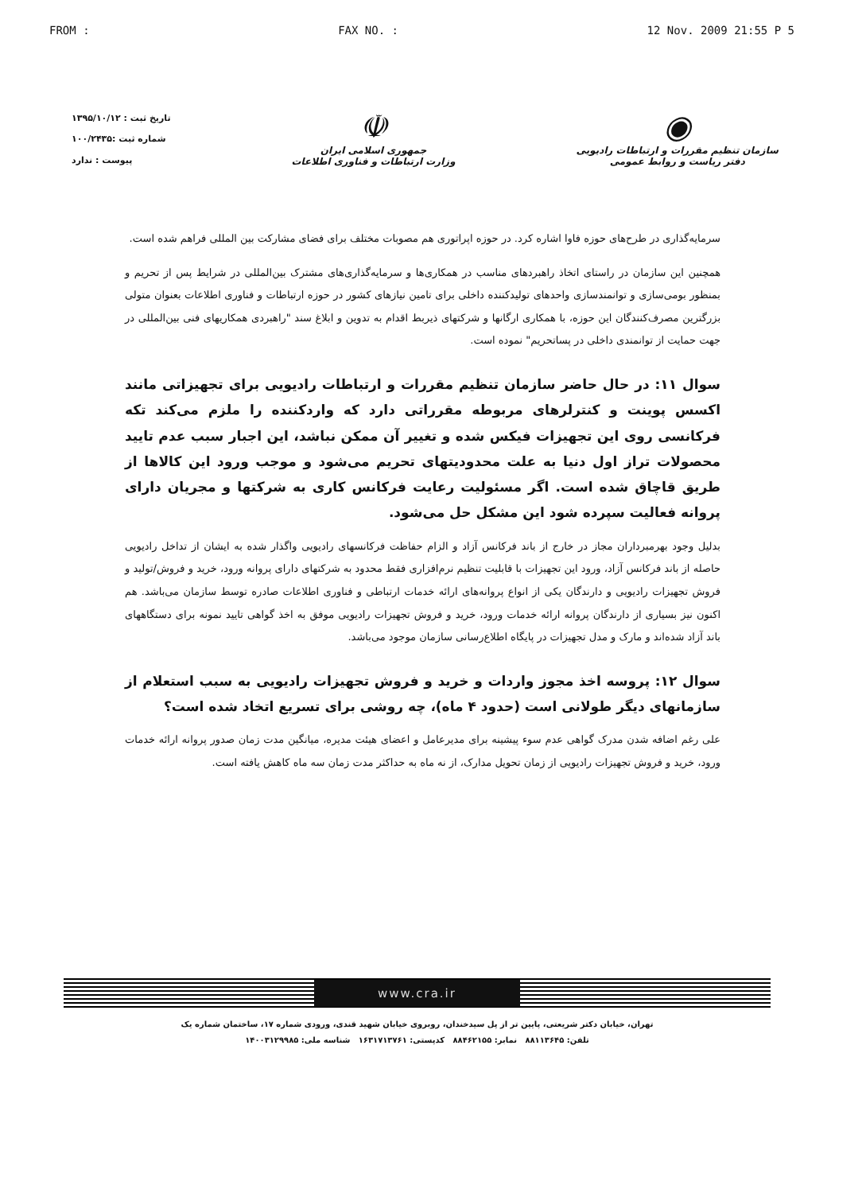FROM : FAX NO. : 12 Nov. 2009 21:55 P 5
◉
سازمان تنظیم مقررات و ارتباطات رادیویی
دفتر ریاست و روابط عمومی
☫
جمهوری اسلامی ایران
وزارت ارتباطات و فناوری اطلاعات
تاریخ ثبت : ۱۳۹۵/۱۰/۱۲
شماره ثبت :۱۰۰/۲۴۳۵
پیوست : ندارد
سرمایه‌گذاری در طرح‌های حوزه فاوا اشاره کرد. در حوزه اپراتوری هم مصوبات مختلف برای فضای مشارکت بین المللی فراهم شده است.
همچنین این سازمان در راستای اتخاذ راهبردهای مناسب در همکاری‌ها و سرمایه‌گذاری‌های مشترک بین‌المللی در شرایط پس از تحریم و بمنظور بومی‌سازی و توانمندسازی واحدهای تولیدکننده داخلی برای تامین نیازهای کشور در حوزه ارتباطات و فناوری اطلاعات بعنوان متولی بزرگترین مصرف‌کنندگان این حوزه، با همکاری ارگانها و شرکتهای ذیربط اقدام به تدوین و ابلاغ سند "راهبردی همکاریهای فنی بین‌المللی در جهت حمایت از توانمندی داخلی در پساتحریم" نموده است.
سوال ۱۱: در حال حاضر سازمان تنظیم مقررات و ارتباطات رادیویی برای تجهیزاتی مانند اکسس پوینت و کنترلرهای مربوطه مقرراتی دارد که واردکننده را ملزم می‌کند تکه فرکانسی روی این تجهیزات فیکس شده و تغییر آن ممکن نباشد، این اجبار سبب عدم تایید محصولات تراز اول دنیا به علت محدودیتهای تحریم می‌شود و موجب ورود این کالاها از طریق قاچاق شده است. اگر مسئولیت رعایت فرکانس کاری به شرکتها و مجریان دارای پروانه فعالیت سپرده شود این مشکل حل می‌شود.
بدلیل وجود بهرمبرداران مجاز در خارج از باند فرکانس آزاد و الزام حفاظت فرکانسهای رادیویی واگذار شده به ایشان از تداخل رادیویی حاصله از باند فرکانس آزاد، ورود این تجهیزات با قابلیت تنظیم نرم‌افزاری فقط محدود به شرکتهای دارای پروانه ورود، خرید و فروش/تولید و فروش تجهیزات رادیویی و دارندگان یکی از انواع پروانه‌های ارائه خدمات ارتباطی و فناوری اطلاعات صادره توسط سازمان می‌باشد. هم اکنون نیز بسیاری از دارندگان پروانه ارائه خدمات ورود، خرید و فروش تجهیزات رادیویی موفق به اخذ گواهی تایید نمونه برای دستگاههای باند آزاد شده‌اند و مارک و مدل تجهیزات در پایگاه اطلاع‌رسانی سازمان موجود می‌باشد.
سوال ۱۲: پروسه اخذ مجوز واردات و خرید و فروش تجهیزات رادیویی به سبب استعلام از سازمانهای دیگر طولانی است (حدود ۴ ماه)، چه روشی برای تسریع اتخاد شده است؟
علی رغم اضافه شدن مدرک گواهی عدم سوء پیشینه برای مدیرعامل و اعضای هیئت مدیره، میانگین مدت زمان صدور پروانه ارائه خدمات ورود، خرید و فروش تجهیزات رادیویی از زمان تحویل مدارک، از نه ماه به حداکثر مدت زمان سه ماه کاهش یافته است.
www.cra.ir
تهران، خیابان دکتر شریعتی، پایین تر از پل سیدخندان، روبروی خیابان شهید قندی، ورودی شماره ۱۷، ساختمان شماره یک
تلفن: ۸۸۱۱۳۶۴۵ نمابر: ۸۸۴۶۲۱۵۵ کدپستی: ۱۶۳۱۷۱۳۷۶۱ شناسه ملی: ۱۴۰۰۳۱۲۹۹۸۵